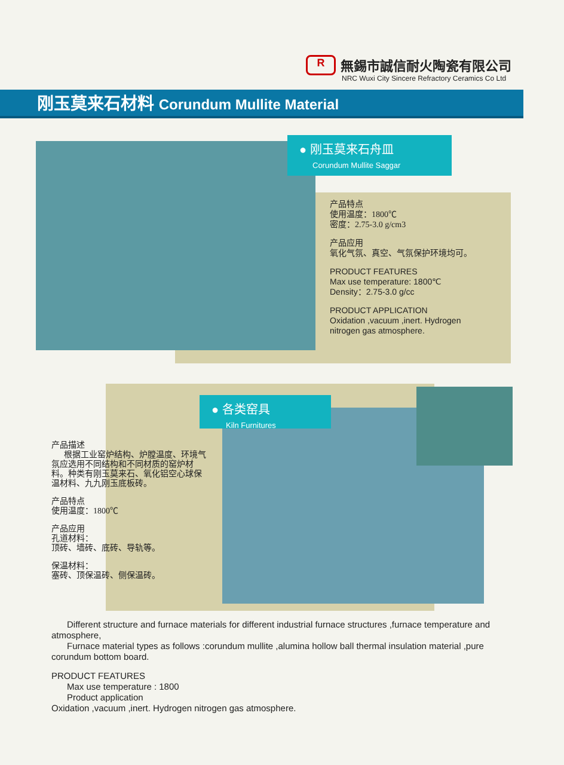R
無錫市誠信耐火陶瓷有限公司
NRC Wuxi City Sincere Refractory Ceramics Co Ltd
刚玉莫来石材料 Corundum Mullite Material
● 刚玉莫来石舟皿
Corundum Mullite Saggar
产品特点
使用温度：1800℃
密度：2.75-3.0 g/cm3
产品应用
氧化气氛、真空、气氛保护环境均可。
PRODUCT FEATURES
Max use temperature: 1800℃
Density：2.75-3.0 g/cc
PRODUCT APPLICATION
Oxidation ,vacuum ,inert. Hydrogen
nitrogen gas atmosphere.
● 各类窑具
Kiln Furnitures
产品描述
根据工业窑炉结构、炉膛温度、环境气氛应选用不同结构和不同材质的窑炉材料。种类有刚玉莫来石、氧化铝空心球保温材料、九九刚玉底板砖。
产品特点
使用温度：1800℃
产品应用
孔道材料：
顶砖、墙砖、底砖、导轨等。
保温材料：
塞砖、顶保温砖、侧保温砖。
Different structure and furnace materials for different industrial furnace structures ,furnace temperature and atmosphere,
Furnace material types as follows :corundum mullite ,alumina hollow ball thermal insulation material ,pure corundum bottom board.
PRODUCT FEATURES
Max use temperature : 1800
Product application
Oxidation ,vacuum ,inert. Hydrogen nitrogen gas atmosphere.